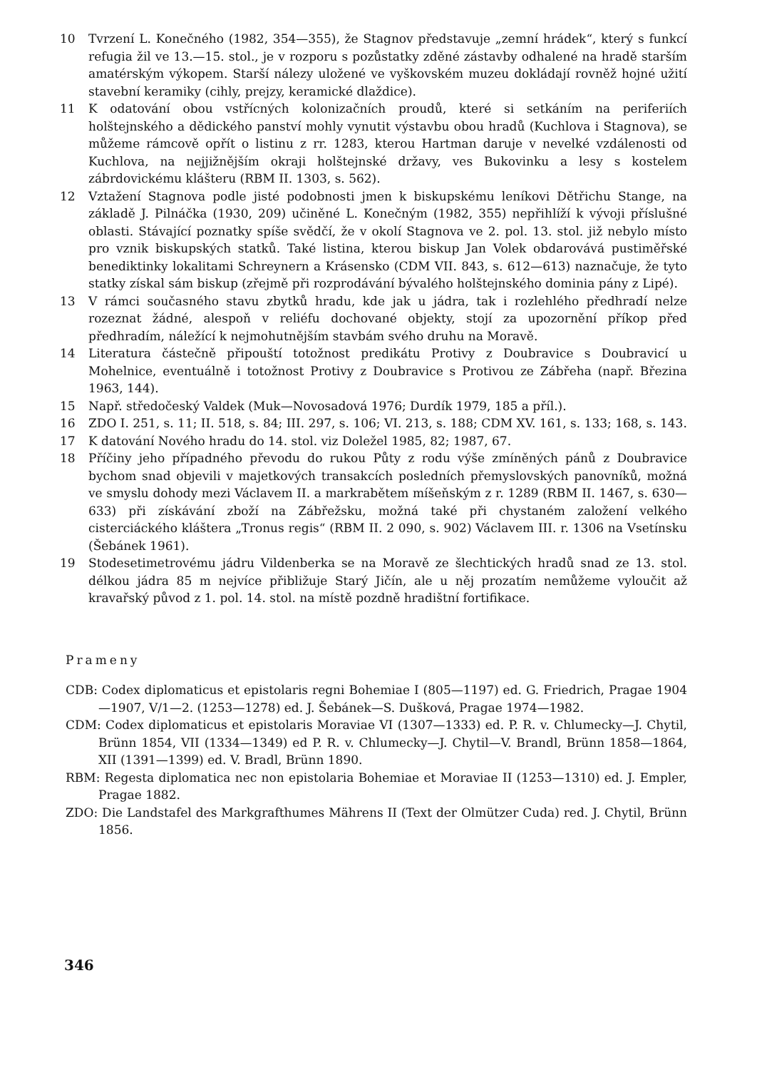10 Tvrzení L. Konečného (1982, 354—355), že Stagnov představuje „zemní hrádek“, který s funkcí refugia žil ve 13.—15. stol., je v rozporu s pozůstatky zděné zástavby odhalené na hradě starším amatérským výkopem. Starší nálezy uložené ve vyškovském muzeu dokládají rovněž hojné užití stavební keramiky (cihly, prejzy, keramické dlaždice).
11 K odatování obou vstřícných kolonizačních proudů, které si setkáním na periferiích holštejnského a dědického panství mohly vynutit výstavbu obou hradů (Kuchlova i Stagnova), se můžeme rámcově opřít o listinu z rr. 1283, kterou Hartman daruje v nevelké vzdálenosti od Kuchlova, na nejjižnějším okraji holštejnské državy, ves Bukovinku a lesy s kostelem zábrdovickému klášteru (RBM II. 1303, s. 562).
12 Vztažení Stagnova podle jisté podobnosti jmen k biskupskému leníkovi Dětřichu Stange, na základě J. Pilnáčka (1930, 209) učiněné L. Konečným (1982, 355) nepřihlíží k vývoji příslušné oblasti. Stávající poznatky spíše svědčí, že v okolí Stagnova ve 2. pol. 13. stol. již nebylo místo pro vznik biskupských statků. Také listina, kterou biskup Jan Volek obdarovává pustiměřské benediktinky lokalitami Schreynern a Krásensko (CDM VII. 843, s. 612—613) naznačuje, že tyto statky získal sám biskup (zřejmě při rozprodávání bývalého holštejnského dominia pány z Lipé).
13 V rámci současného stavu zbytků hradu, kde jak u jádra, tak i rozlehlého předhradí nelze rozeznat žádné, alespoň v reliéfu dochované objekty, stojí za upozornění příkop před předhradím, náležící k nejmohutnějším stavbám svého druhu na Moravě.
14 Literatura částečně připouští totožnost predikátu Protivy z Doubravice s Doubravicí u Mohelnice, eventuálně i totožnost Protivy z Doubravice s Protivou ze Zábřeha (např. Březina 1963, 144).
15 Např. středočeský Valdek (Muk—Novosadová 1976; Durdík 1979, 185 a příl.).
16 ZDO I. 251, s. 11; II. 518, s. 84; III. 297, s. 106; VI. 213, s. 188; CDM XV. 161, s. 133; 168, s. 143.
17 K datování Nového hradu do 14. stol. viz Doležel 1985, 82; 1987, 67.
18 Příčiny jeho případného převodu do rukou Půty z rodu výše zmíněných pánů z Doubravice bychom snad objevili v majetkových transakcích posledních přemyslovských panovníků, možná ve smyslu dohody mezi Václavem II. a markrabětem míšeňským z r. 1289 (RBM II. 1467, s. 630—633) při získávání zboží na Zábřežsku, možná také při chystaném založení velkého cisterciáckého kláštera „Tronus regis“ (RBM II. 2 090, s. 902) Václavem III. r. 1306 na Vsetínsku (Šebánek 1961).
19 Stodesetimetrovému jádru Vildenberka se na Moravě ze šlechtických hradů snad ze 13. stol. délkou jádra 85 m nejvíce přibližuje Starý Jičín, ale u něj prozatím nemůžeme vyloučit až kravařský původ z 1. pol. 14. stol. na místě pozdně hradištní fortifikace.
Prameny
CDB: Codex diplomaticus et epistolaris regni Bohemiae I (805—1197) ed. G. Friedrich, Pragae 1904—1907, V/1—2. (1253—1278) ed. J. Šebánek—S. Dušková, Pragae 1974—1982.
CDM: Codex diplomaticus et epistolaris Moraviae VI (1307—1333) ed. P. R. v. Chlumecky—J. Chytil, Brünn 1854, VII (1334—1349) ed P. R. v. Chlumecky—J. Chytil—V. Brandl, Brünn 1858—1864, XII (1391—1399) ed. V. Bradl, Brünn 1890.
RBM: Regesta diplomatica nec non epistolaria Bohemiae et Moraviae II (1253—1310) ed. J. Empler, Pragae 1882.
ZDO: Die Landstafel des Markgrafthumes Mährens II (Text der Olmützer Cuda) red. J. Chytil, Brünn 1856.
346